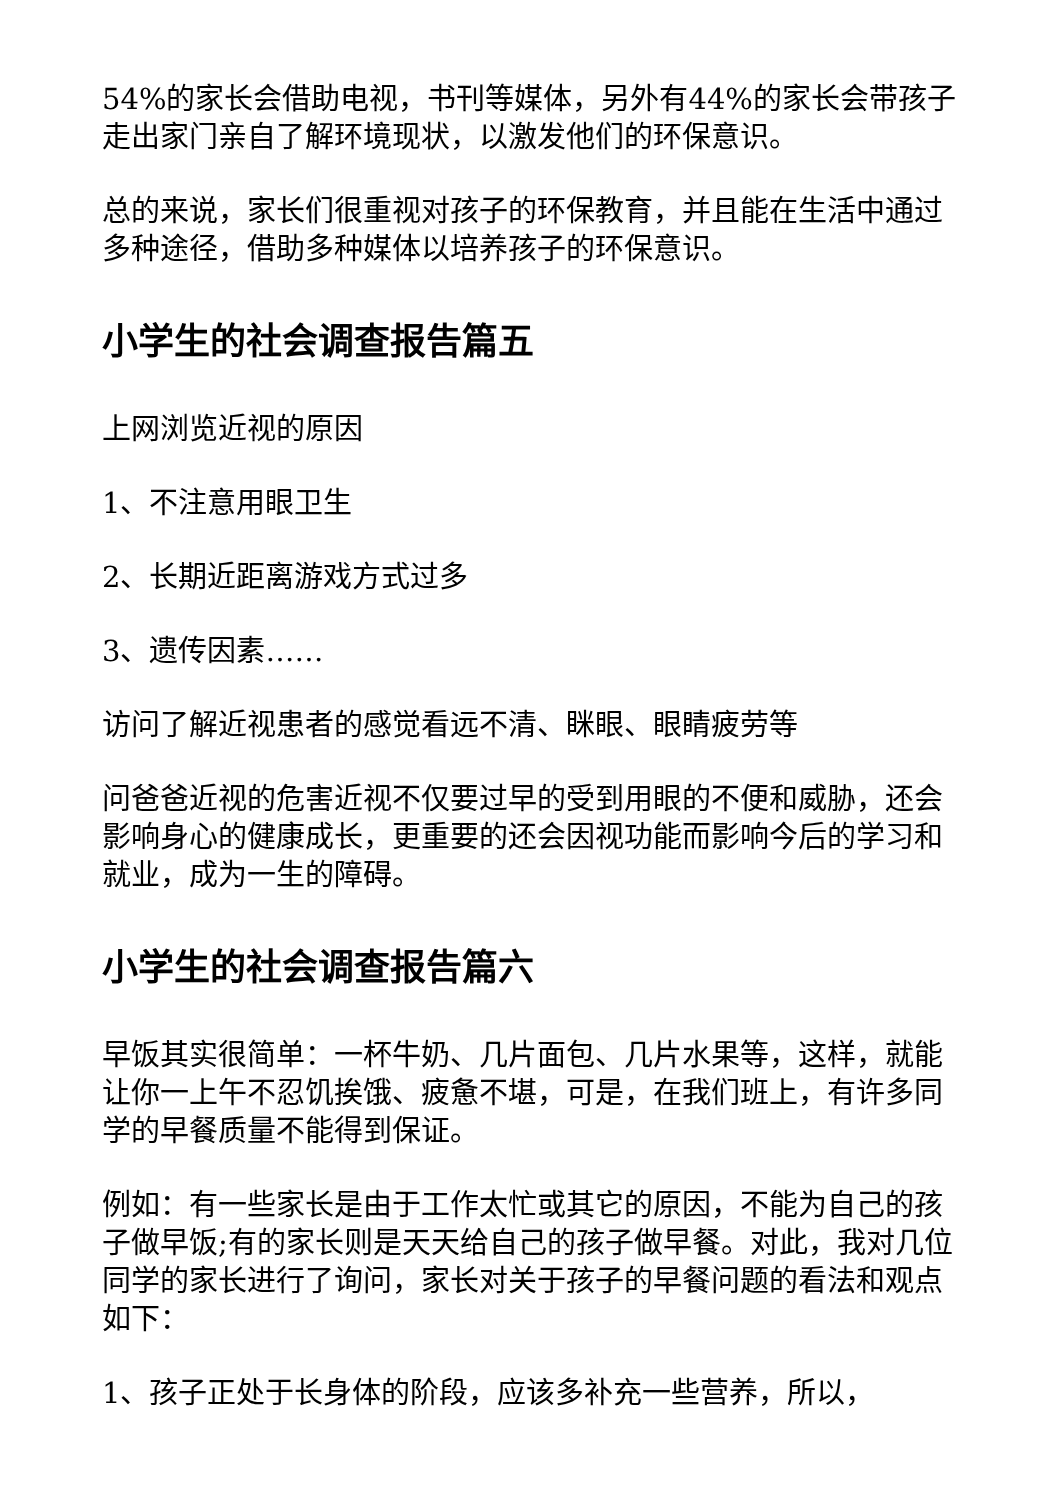54%的家长会借助电视，书刊等媒体，另外有44%的家长会带孩子走出家门亲自了解环境现状，以激发他们的环保意识。
总的来说，家长们很重视对孩子的环保教育，并且能在生活中通过多种途径，借助多种媒体以培养孩子的环保意识。
小学生的社会调查报告篇五
上网浏览近视的原因
1、不注意用眼卫生
2、长期近距离游戏方式过多
3、遗传因素……
访问了解近视患者的感觉看远不清、眯眼、眼睛疲劳等
问爸爸近视的危害近视不仅要过早的受到用眼的不便和威胁，还会影响身心的健康成长，更重要的还会因视功能而影响今后的学习和就业，成为一生的障碍。
小学生的社会调查报告篇六
早饭其实很简单：一杯牛奶、几片面包、几片水果等，这样，就能让你一上午不忍饥挨饿、疲惫不堪，可是，在我们班上，有许多同学的早餐质量不能得到保证。
例如：有一些家长是由于工作太忙或其它的原因，不能为自己的孩子做早饭;有的家长则是天天给自己的孩子做早餐。对此，我对几位同学的家长进行了询问，家长对关于孩子的早餐问题的看法和观点如下：
1、孩子正处于长身体的阶段，应该多补充一些营养，所以，